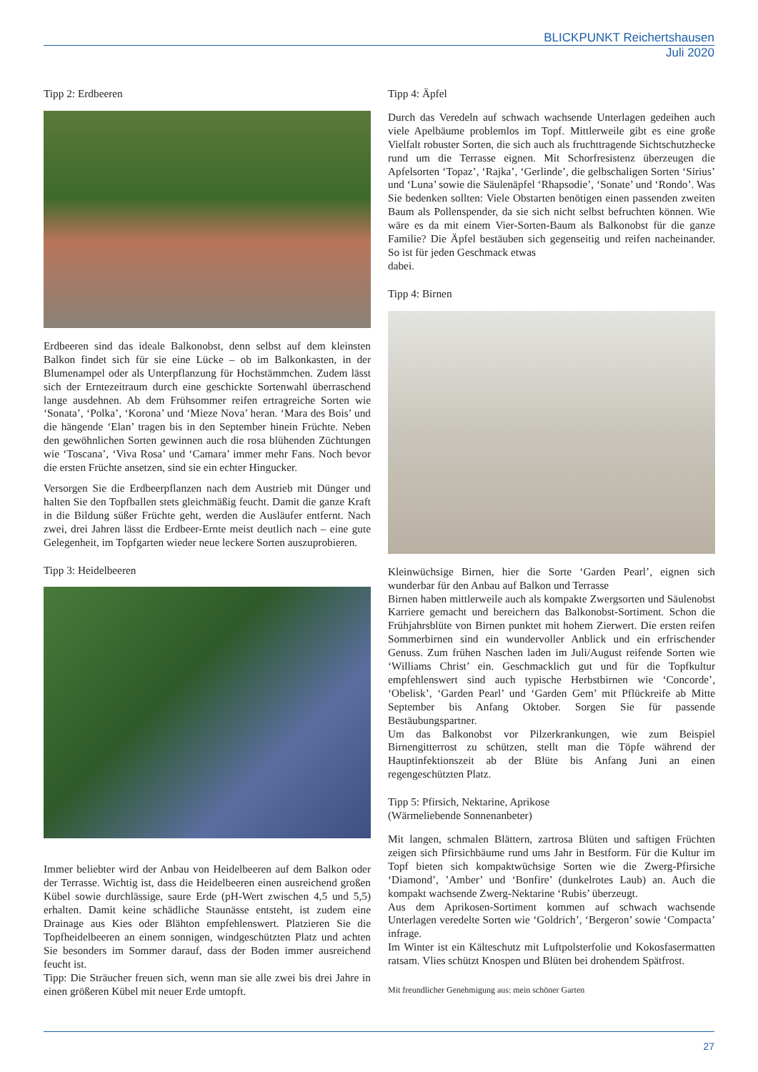BLICKPUNKT Reichertshausen
Juli 2020
Tipp 2: Erdbeeren
Erdbeeren sind das ideale Balkonobst, denn selbst auf dem kleinsten Balkon findet sich für sie eine Lücke – ob im Balkonkasten, in der Blumenampel oder als Unterpflanzung für Hochstämmchen. Zudem lässt sich der Erntezeitraum durch eine geschickte Sortenwahl überraschend lange ausdehnen. Ab dem Frühsommer reifen ertragreiche Sorten wie ‘Sonata’, ‘Polka’, ‘Korona’ und ‘Mieze Nova’ heran. ‘Mara des Bois’ und die hängende ‘Elan’ tragen bis in den September hinein Früchte. Neben den gewöhnlichen Sorten gewinnen auch die rosa blühenden Züchtungen wie ‘Toscana’, ‘Viva Rosa’ und ‘Camara’ immer mehr Fans. Noch bevor die ersten Früchte ansetzen, sind sie ein echter Hingucker.
Versorgen Sie die Erdbeerpflanzen nach dem Austrieb mit Dünger und halten Sie den Topfballen stets gleichmäßig feucht. Damit die ganze Kraft in die Bildung süßer Früchte geht, werden die Ausläufer entfernt. Nach zwei, drei Jahren lässt die Erdbeer-Ernte meist deutlich nach – eine gute Gelegenheit, im Topfgarten wieder neue leckere Sorten auszuprobieren.
Tipp 3: Heidelbeeren
Immer beliebter wird der Anbau von Heidelbeeren auf dem Balkon oder der Terrasse. Wichtig ist, dass die Heidelbeeren einen ausreichend großen Kübel sowie durchlässige, saure Erde (pH-Wert zwischen 4,5 und 5,5) erhalten. Damit keine schädliche Staunässe entsteht, ist zudem eine Drainage aus Kies oder Blähton empfehlenswert. Platzieren Sie die Topfheidelbeeren an einem sonnigen, windgeschützten Platz und achten Sie besonders im Sommer darauf, dass der Boden immer ausreichend feucht ist.
Tipp: Die Sträucher freuen sich, wenn man sie alle zwei bis drei Jahre in einen größeren Kübel mit neuer Erde umtopft.
Tipp 4: Äpfel
Durch das Veredeln auf schwach wachsende Unterlagen gedeihen auch viele Apelbäume problemlos im Topf. Mittlerweile gibt es eine große Vielfalt robuster Sorten, die sich auch als fruchttragende Sichtschutzhecke rund um die Terrasse eignen. Mit Schorfresistenz überzeugen die Apfelsorten ‘Topaz’, ‘Rajka’, ‘Gerlinde’, die gelbschaligen Sorten ‘Sirius’ und ‘Luna’ sowie die Säulenäpfel ‘Rhapsodie’, ‘Sonate’ und ‘Rondo’. Was Sie bedenken sollten: Viele Obstarten benötigen einen passenden zweiten Baum als Pollenspender, da sie sich nicht selbst befruchten können. Wie wäre es da mit einem Vier-Sorten-Baum als Balkonobst für die ganze Familie? Die Äpfel bestäuben sich gegenseitig und reifen nacheinander. So ist für jeden Geschmack etwas
dabei.
Tipp 4: Birnen
Kleinwüchsige Birnen, hier die Sorte ‘Garden Pearl’, eignen sich wunderbar für den Anbau auf Balkon und Terrasse
Birnen haben mittlerweile auch als kompakte Zwergsorten und Säulenobst Karriere gemacht und bereichern das Balkonobst-Sortiment. Schon die Frühjahrsblüte von Birnen punktet mit hohem Zierwert. Die ersten reifen Sommerbirnen sind ein wundervoller Anblick und ein erfrischender Genuss. Zum frühen Naschen laden im Juli/August reifende Sorten wie ‘Williams Christ’ ein. Geschmacklich gut und für die Topfkultur empfehlenswert sind auch typische Herbstbirnen wie ‘Concorde’, ‘Obelisk’, ‘Garden Pearl’ und ‘Garden Gem’ mit Pflückreife ab Mitte September bis Anfang Oktober. Sorgen Sie für passende Bestäubungspartner.
Um das Balkonobst vor Pilzerkrankungen, wie zum Beispiel Birnengitterrost zu schützen, stellt man die Töpfe während der Hauptinfektionszeit ab der Blüte bis Anfang Juni an einen regengeschützten Platz.
Tipp 5: Pfirsich, Nektarine, Aprikose
(Wärmeliebende Sonnenanbeter)
Mit langen, schmalen Blättern, zartrosa Blüten und saftigen Früchten zeigen sich Pfirsichbäume rund ums Jahr in Bestform. Für die Kultur im Topf bieten sich kompaktwüchsige Sorten wie die Zwerg-Pfirsiche ‘Diamond’, ’Amber’ und ‘Bonfire’ (dunkelrotes Laub) an. Auch die kompakt wachsende Zwerg-Nektarine ‘Rubis’ überzeugt.
Aus dem Aprikosen-Sortiment kommen auf schwach wachsende Unterlagen veredelte Sorten wie ‘Goldrich’, ‘Bergeron’ sowie ‘Compacta’ infrage.
Im Winter ist ein Kälteschutz mit Luftpolsterfolie und Kokosfasermatten ratsam. Vlies schützt Knospen und Blüten bei drohendem Spätfrost.
Mit freundlicher Genehmigung aus: mein schöner Garten
27